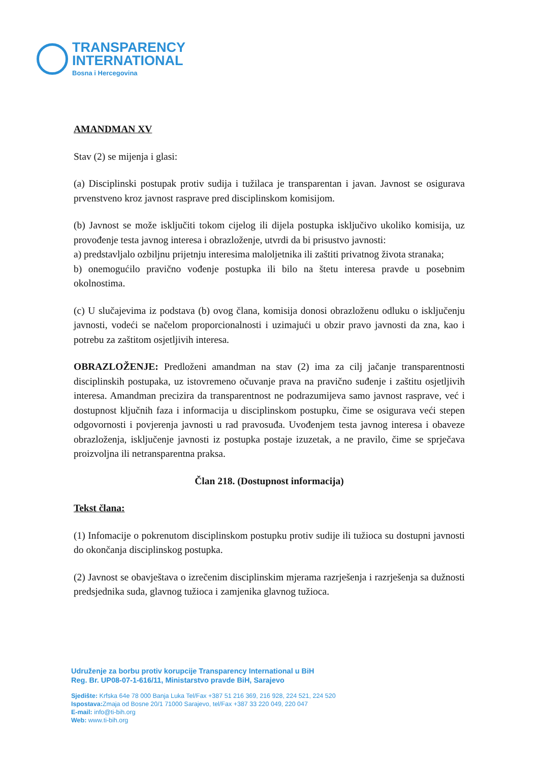TRANSPARENCY
INTERNATIONAL
Bosna i Hercegovina
AMANDMAN XV
Stav (2) se mijenja i glasi:
(a) Disciplinski postupak protiv sudija i tužilaca je transparentan i javan. Javnost se osigurava prvenstveno kroz javnost rasprave pred disciplinskom komisijom.
(b) Javnost se može isključiti tokom cijelog ili dijela postupka isključivo ukoliko komisija, uz provođenje testa javnog interesa i obrazloženje, utvrdi da bi prisustvo javnosti:
a) predstavljalo ozbiljnu prijetnju interesima maloljetnika ili zaštiti privatnog života stranaka;
b) onemogućilo pravično vođenje postupka ili bilo na štetu interesa pravde u posebnim okolnostima.
(c) U slučajevima iz podstava (b) ovog člana, komisija donosi obrazloženu odluku o isključenju javnosti, vodeći se načelom proporcionalnosti i uzimajući u obzir pravo javnosti da zna, kao i potrebu za zaštitom osjetljivih interesa.
OBRAZLOŽENJE: Predloženi amandman na stav (2) ima za cilj jačanje transparentnosti disciplinskih postupaka, uz istovremeno očuvanje prava na pravično suđenje i zaštitu osjetljivih interesa. Amandman precizira da transparentnost ne podrazumijeva samo javnost rasprave, već i dostupnost ključnih faza i informacija u disciplinskom postupku, čime se osigurava veći stepen odgovornosti i povjerenja javnosti u rad pravosuđa. Uvođenjem testa javnog interesa i obaveze obrazloženja, isključenje javnosti iz postupka postaje izuzetak, a ne pravilo, čime se sprječava proizvoljna ili netransparentna praksa.
Član 218. (Dostupnost informacija)
Tekst člana:
(1) Infomacije o pokrenutom disciplinskom postupku protiv sudije ili tužioca su dostupni javnosti do okončanja disciplinskog postupka.
(2) Javnost se obavještava o izrečenim disciplinskim mjerama razrješenja i razrješenja sa dužnosti predsjednika suda, glavnog tužioca i zamjenika glavnog tužioca.
Udruženje za borbu protiv korupcije Transparency International u BiH
Reg. Br. UP08-07-1-616/11, Ministarstvo pravde BiH, Sarajevo
Sjedište: Krfska 64e 78 000 Banja Luka Tel/Fax +387 51 216 369, 216 928, 224 521, 224 520
Ispostava: Zmaja od Bosne 20/1 71000 Sarajevo, tel/Fax +387 33 220 049, 220 047
E-mail: info@ti-bih.org
Web: www.ti-bih.org